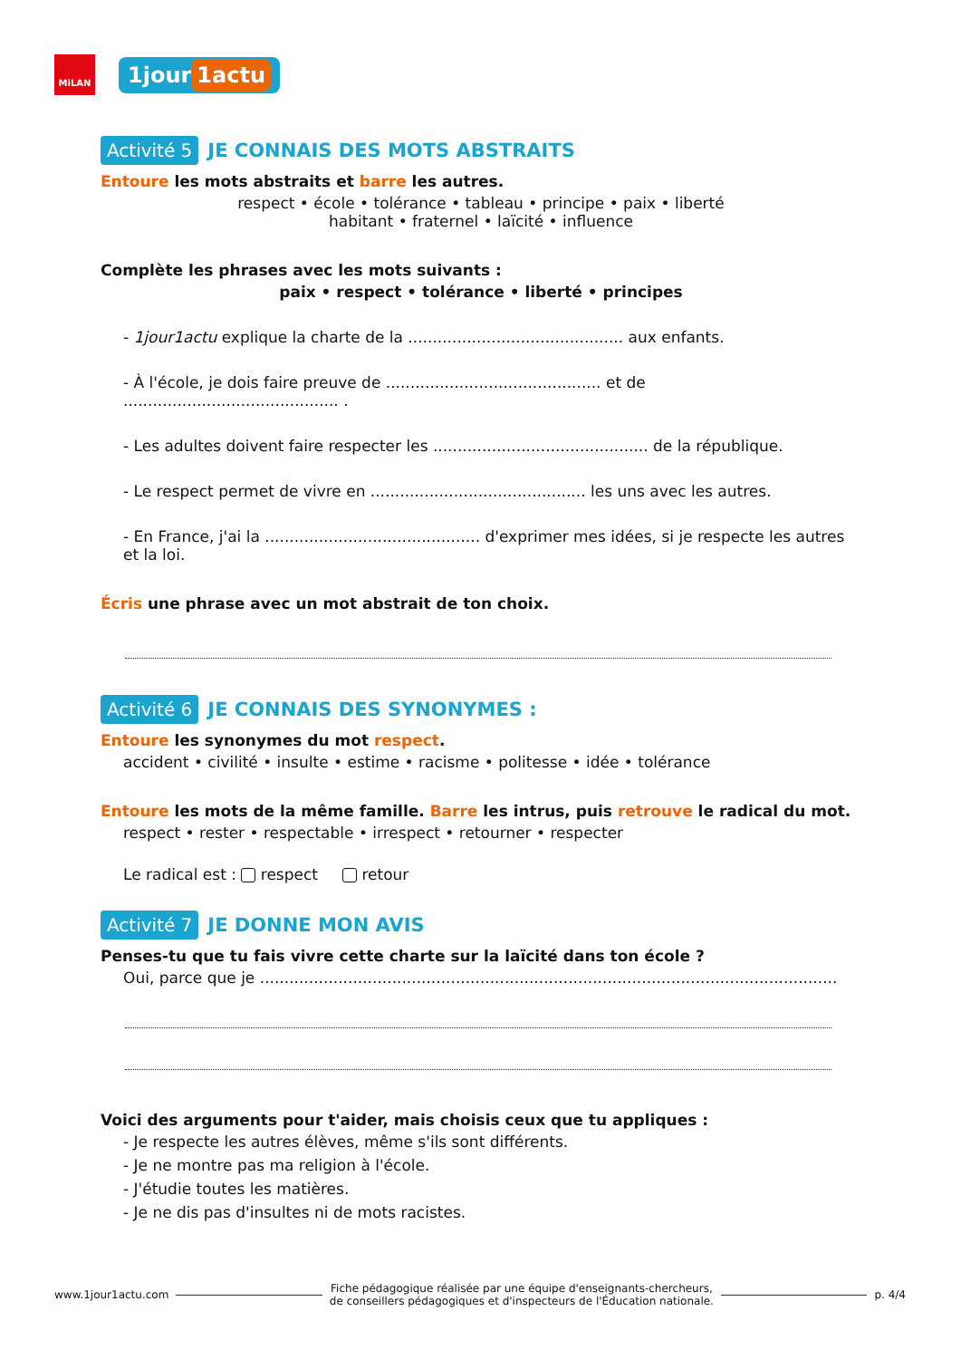MiLAN
1jour 1actu
Activité 5 JE CONNAIS DES MOTS ABSTRAITS
Entoure les mots abstraits et barre les autres.
respect • école • tolérance • tableau • principe • paix • liberté
habitant • fraternel • laïcité • influence
Complète les phrases avec les mots suivants :
paix • respect • tolérance • liberté • principes
- 1jour1actu explique la charte de la ............................................ aux enfants.
- À l'école, je dois faire preuve de ............................................ et de ............................................ .
- Les adultes doivent faire respecter les ............................................ de la république.
- Le respect permet de vivre en ............................................ les uns avec les autres.
- En France, j'ai la ............................................ d'exprimer mes idées, si je respecte les autres et la loi.
Écris une phrase avec un mot abstrait de ton choix.
Activité 6 JE CONNAIS DES SYNONYMES :
Entoure les synonymes du mot respect.
accident • civilité • insulte • estime • racisme • politesse • idée • tolérance
Entoure les mots de la même famille. Barre les intrus, puis retrouve le radical du mot.
respect • rester • respectable • irrespect • retourner • respecter
Le radical est : respect retour
Activité 7 JE DONNE MON AVIS
Penses-tu que tu fais vivre cette charte sur la laïcité dans ton école ?
Oui, parce que je ......................................................................................................................
Voici des arguments pour t'aider, mais choisis ceux que tu appliques :
- Je respecte les autres élèves, même s'ils sont différents.
- Je ne montre pas ma religion à l'école.
- J'étudie toutes les matières.
- Je ne dis pas d'insultes ni de mots racistes.
www.1jour1actu.com Fiche pédagogique réalisée par une équipe d'enseignants-chercheurs,
de conseillers pédagogiques et d'inspecteurs de l'Éducation nationale. p. 4/4